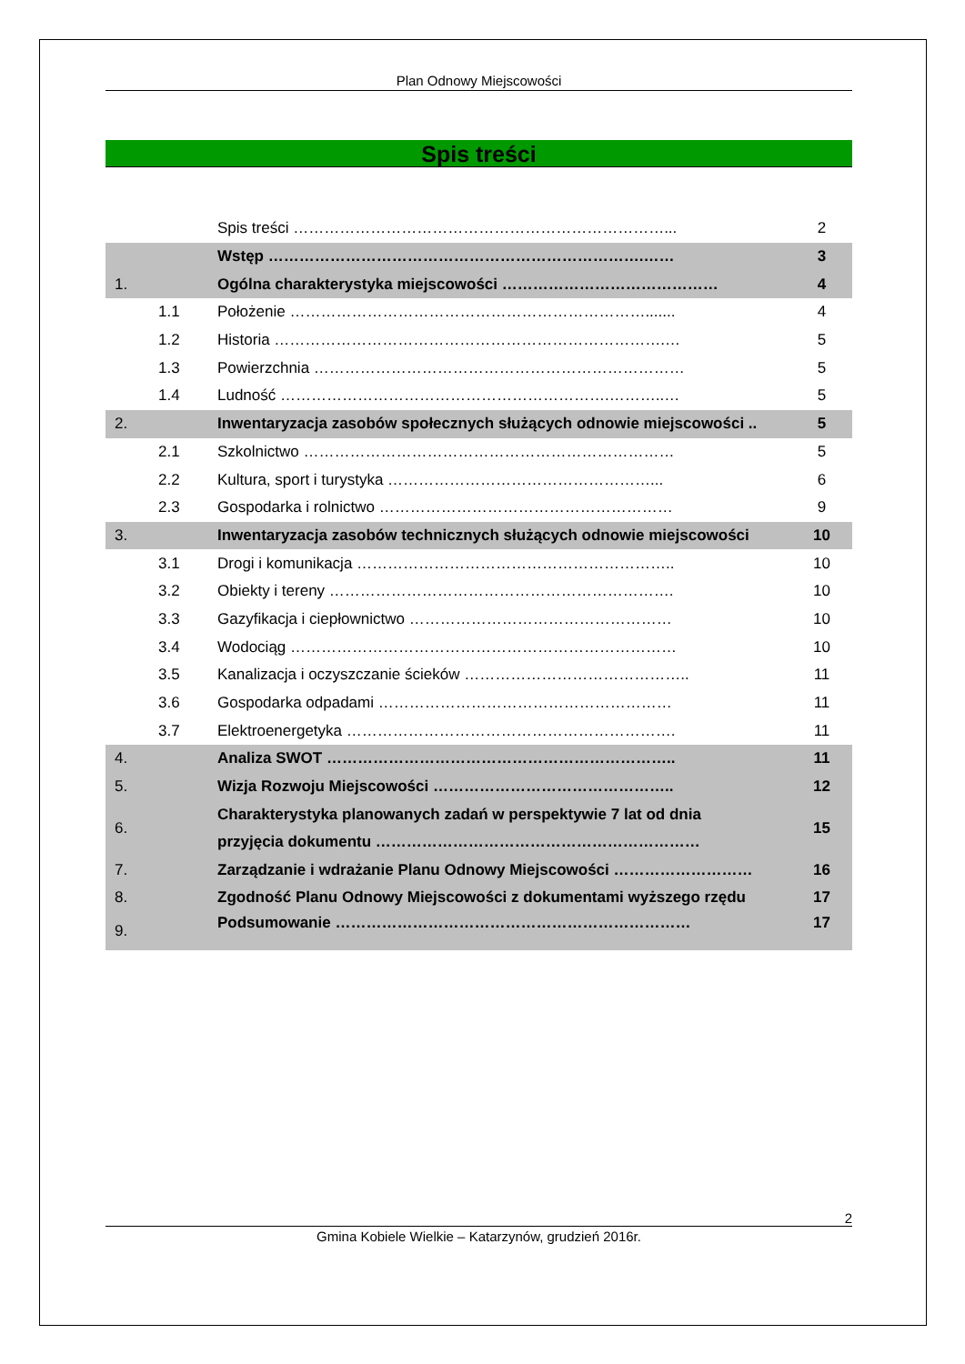Plan Odnowy Miejscowości
Spis treści
| | | Spis treści ………………………………………………………………... | 2 |
| | | Wstęp ……………………………………………………………….…… | 3 |
| 1. | | Ogólna charakterystyka miejscowości …………………………………… | 4 |
| | 1.1 | Położenie ……………………………………………………………....... | 4 |
| | 1.2 | Historia ………………………………………………………………….… | 5 |
| | 1.3 | Powierzchnia ……………………………………………………………… | 5 |
| | 1.4 | Ludność ……………………………………………………….………..… | 5 |
| 2. | | Inwentaryzacja zasobów społecznych służących odnowie miejscowości .. | 5 |
| | 2.1 | Szkolnictwo ……………………………………………………………… | 5 |
| | 2.2 | Kultura, sport i turystyka ……………………………………………... | 6 |
| | 2.3 | Gospodarka i rolnictwo ………………………………………………… | 9 |
| 3. | | Inwentaryzacja zasobów technicznych służących odnowie miejscowości | 10 |
| | 3.1 | Drogi i komunikacja …………………………………………………….. | 10 |
| | 3.2 | Obiekty i tereny …………………………………………………………. | 10 |
| | 3.3 | Gazyfikacja i ciepłownictwo …………………………………………… | 10 |
| | 3.4 | Wodociąg ………………………………………………………………… | 10 |
| | 3.5 | Kanalizacja i oczyszczanie ścieków …………………………………….. | 11 |
| | 3.6 | Gospodarka odpadami ………………………………………………… | 11 |
| | 3.7 | Elektroenergetyka ………………………………………………………. | 11 |
| 4. | | Analiza SWOT ………………………………………………………….. | 11 |
| 5. | | Wizja Rozwoju Miejscowości ……………………………………….. | 12 |
| 6. | | Charakterystyka planowanych zadań w perspektywie 7 lat od dnia przyjęcia dokumentu ……………………………………………………… | 15 |
| 7. | | Zarządzanie i wdrażanie Planu Odnowy Miejscowości ……………………… | 16 |
| 8. | | Zgodność Planu Odnowy Miejscowości z dokumentami wyższego rzędu | 17 |
| 9. | | Podsumowanie …………………………………………………………… | 17 |
2
Gmina Kobiele Wielkie – Katarzynów, grudzień 2016r.